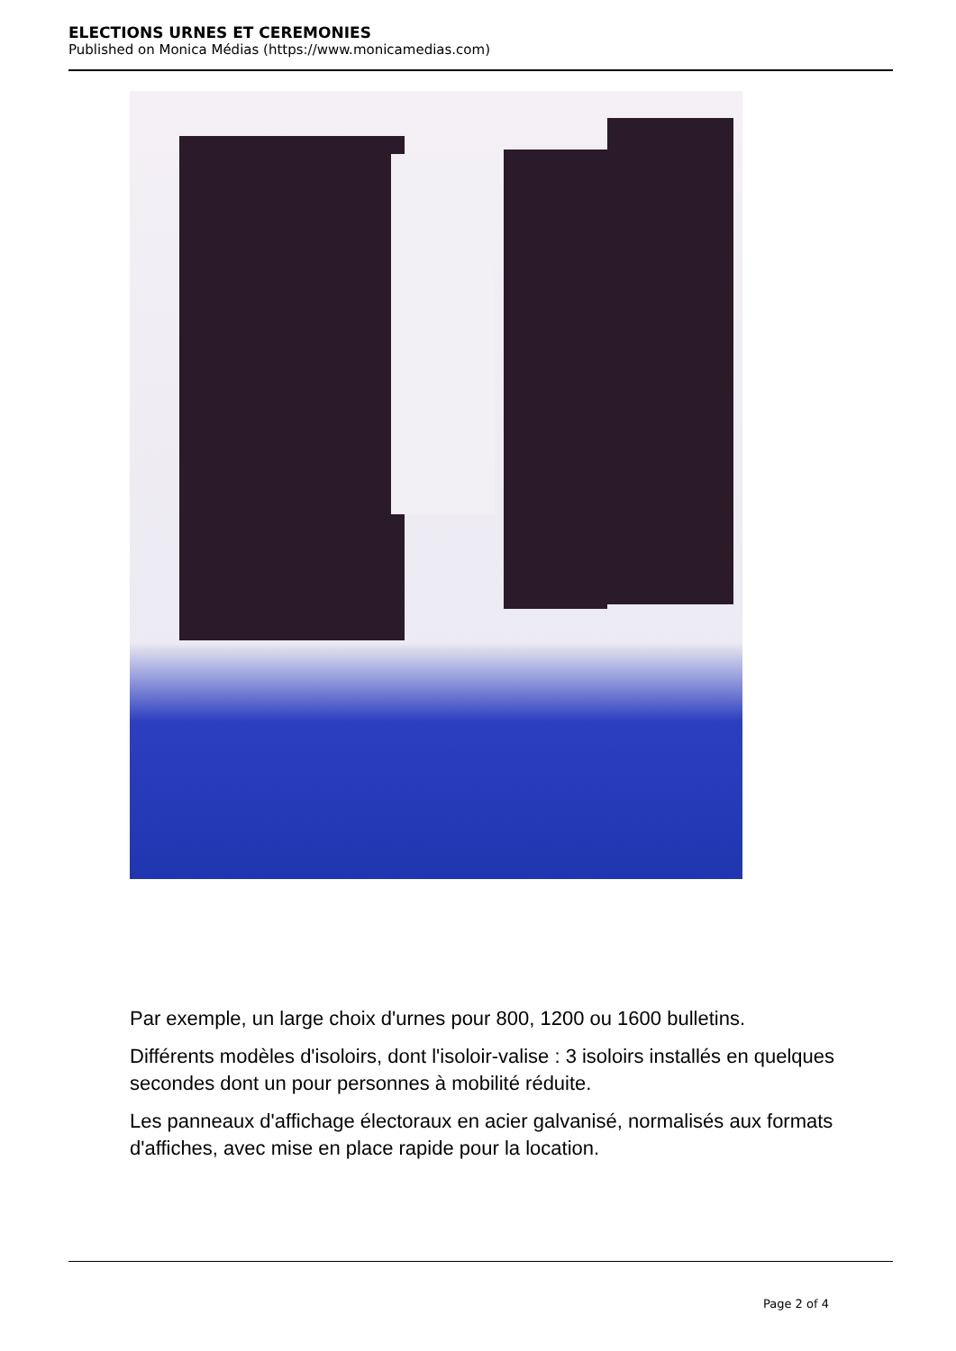ELECTIONS URNES ET CEREMONIES
Published on Monica Médias (https://www.monicamedias.com)
Par exemple, un large choix d'urnes pour 800, 1200 ou 1600 bulletins.
Différents modèles d'isoloirs, dont l'isoloir-valise : 3 isoloirs installés en quelques secondes dont un pour personnes à mobilité réduite.
Les panneaux d'affichage électoraux en acier galvanisé, normalisés aux formats d'affiches, avec mise en place rapide pour la location.
Page 2 of 4